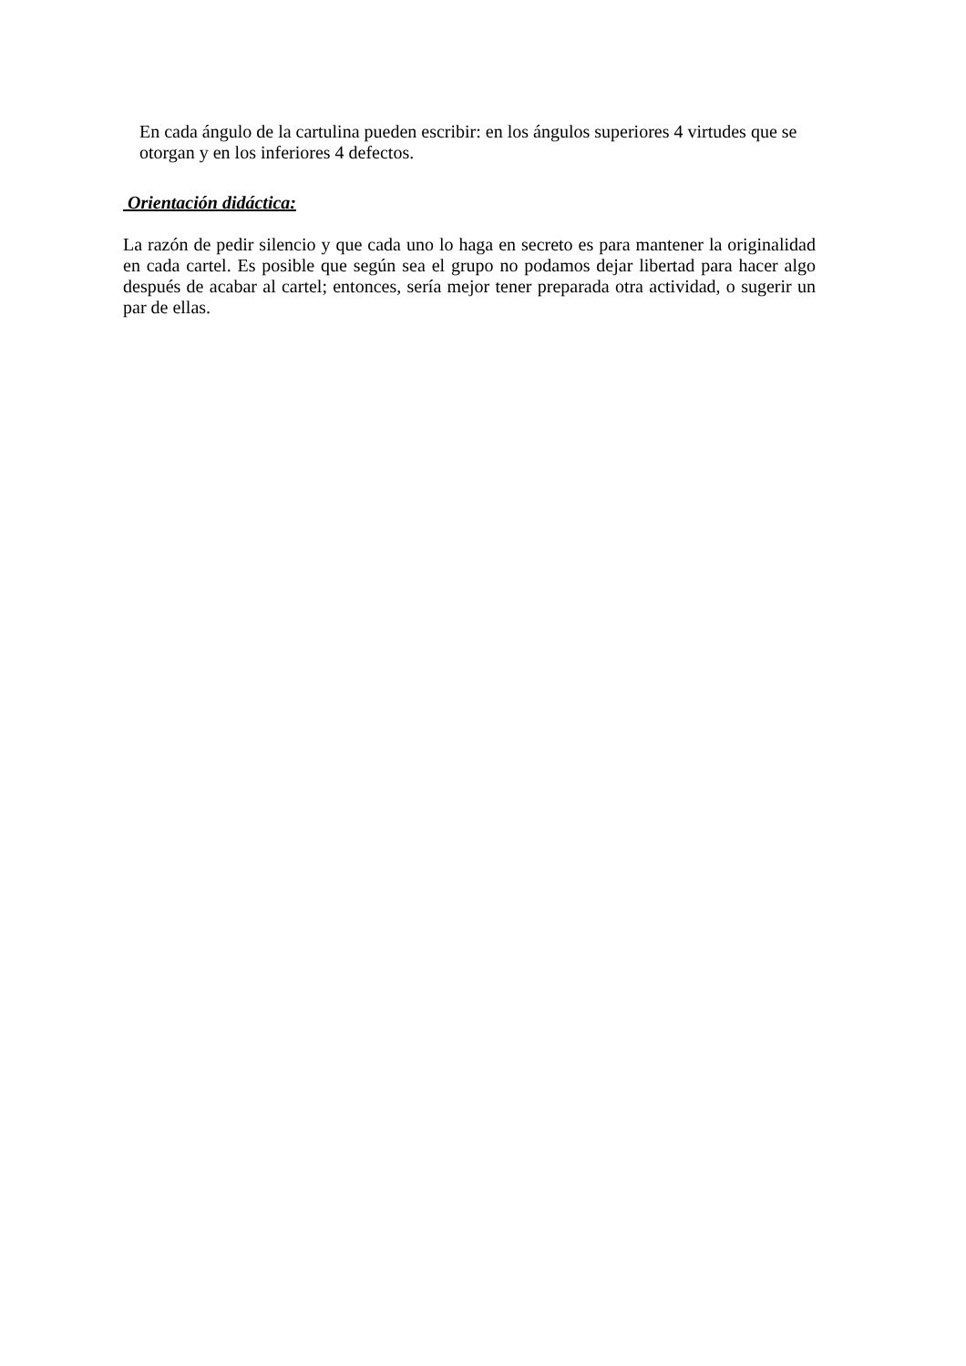En cada ángulo de la cartulina pueden escribir: en los ángulos superiores 4 virtudes que se otorgan y en los inferiores 4 defectos.
Orientación didáctica:
La razón de pedir silencio y que cada uno lo haga en secreto es para mantener la originalidad en cada cartel. Es posible que según sea el grupo no podamos dejar libertad para hacer algo después de acabar al cartel; entonces, sería mejor tener preparada otra actividad, o sugerir un par de ellas.